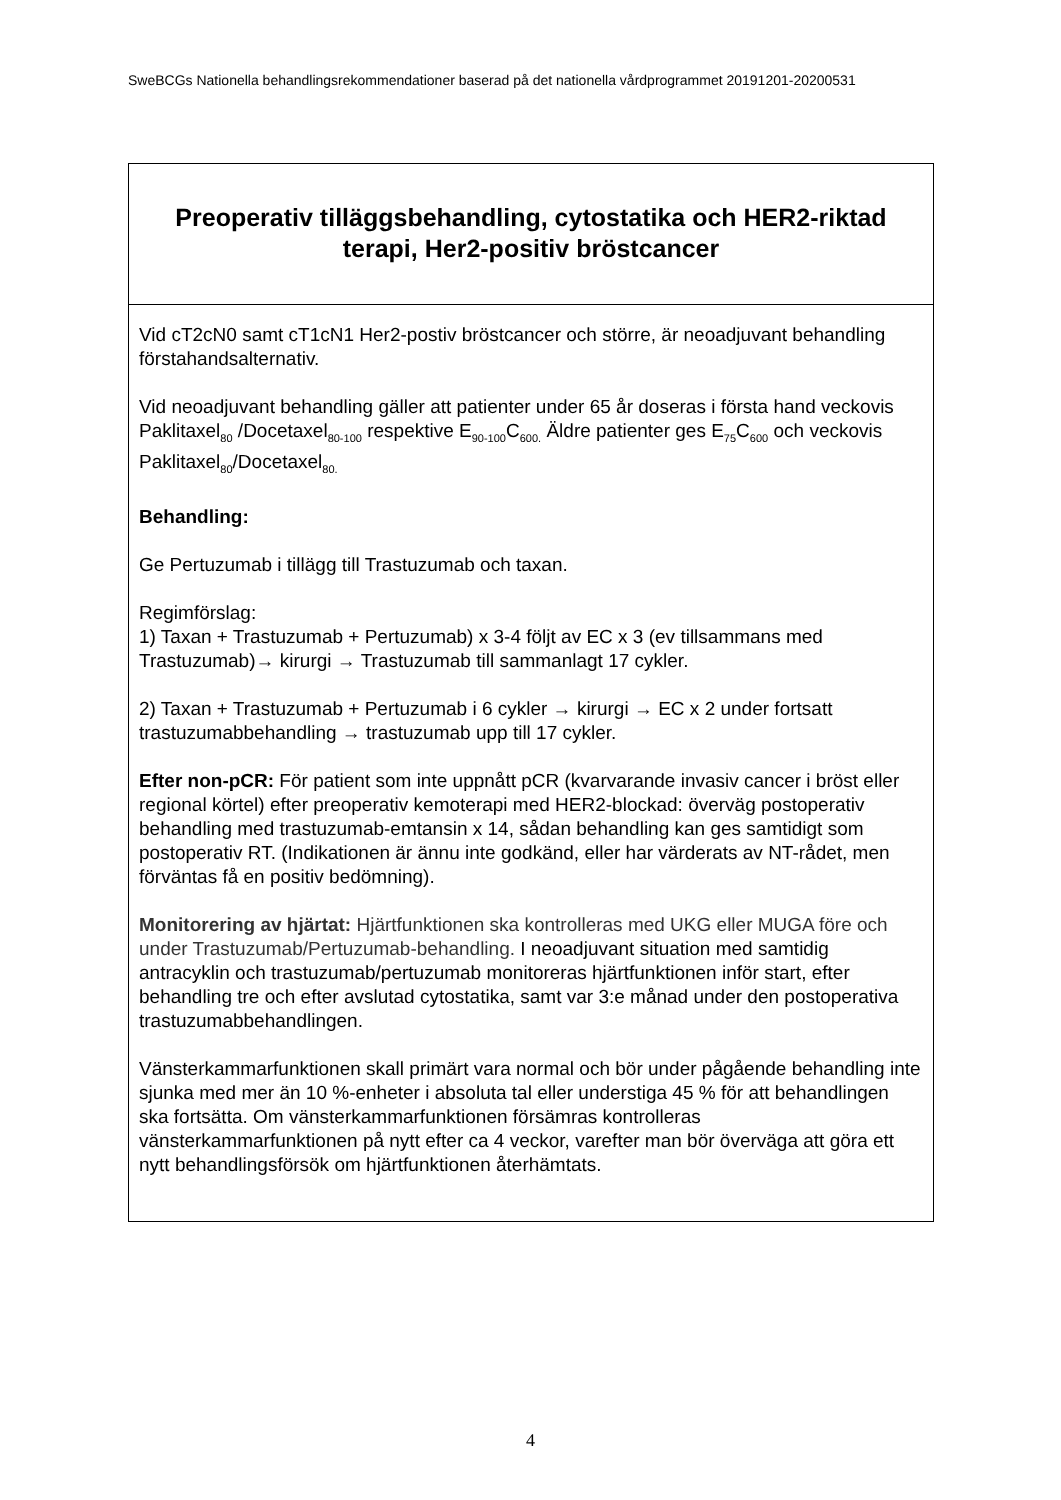SweBCGs Nationella behandlingsrekommendationer baserad på det nationella vårdprogrammet 20191201-20200531
| Preoperativ tilläggsbehandling, cytostatika och HER2-riktad terapi, Her2-positiv bröstcancer |
| Vid cT2cN0 samt cT1cN1 Her2-postiv bröstcancer och större, är neoadjuvant behandling förstahandsalternativ. Vid neoadjuvant behandling gäller att patienter under 65 år doseras i första hand veckovis Paklitaxel<sub>80</sub> /Docetaxel<sub>80-100</sub> respektive E<sub>90-100</sub>C<sub>600.</sub> Äldre patienter ges E<sub>75</sub>C<sub>600</sub> och veckovis Paklitaxel<sub>80</sub>/Docetaxel<sub>80.</sub> Behandling: Ge Pertuzumab i tillägg till Trastuzumab och taxan. Regimförslag: 1) Taxan + Trastuzumab + Pertuzumab) x 3-4 följt av EC x 3 (ev tillsammans med Trastuzumab)→ kirurgi → Trastuzumab till sammanlagt 17 cykler. 2) Taxan + Trastuzumab + Pertuzumab i 6 cykler → kirurgi → EC x 2 under fortsatt trastuzumabbehandling → trastuzumab upp till 17 cykler. Efter non-pCR: För patient som inte uppnått pCR (kvarvarande invasiv cancer i bröst eller regional körtel) efter preoperativ kemoterapi med HER2-blockad: överväg postoperativ behandling med trastuzumab-emtansin x 14, sådan behandling kan ges samtidigt som postoperativ RT. (Indikationen är ännu inte godkänd, eller har värderats av NT-rådet, men förväntas få en positiv bedömning). Monitorering av hjärtat: Hjärtfunktionen ska kontrolleras med UKG eller MUGA före och under Trastuzumab/Pertuzumab-behandling. I neoadjuvant situation med samtidig antracyklin och trastuzumab/pertuzumab monitoreras hjärtfunktionen inför start, efter behandling tre och efter avslutad cytostatika, samt var 3:e månad under den postoperativa trastuzumabbehandlingen. Vänsterkammarfunktionen skall primärt vara normal och bör under pågående behandling inte sjunka med mer än 10 %-enheter i absoluta tal eller understiga 45 % för att behandlingen ska fortsätta. Om vänsterkammarfunktionen försämras kontrolleras vänsterkammarfunktionen på nytt efter ca 4 veckor, varefter man bör överväga att göra ett nytt behandlingsförsök om hjärtfunktionen återhämtats. |
4